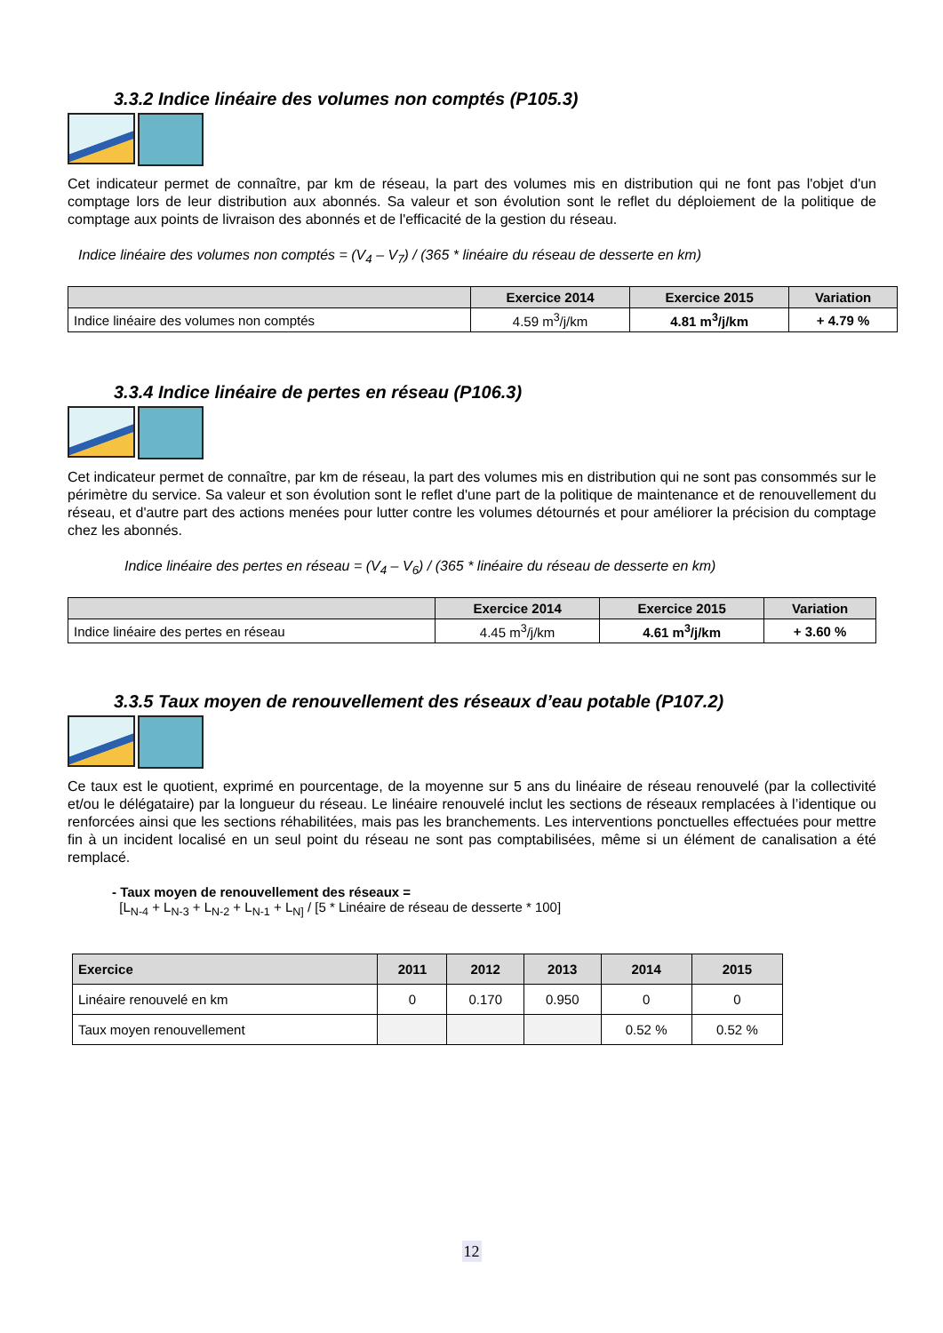3.3.2 Indice linéaire des volumes non comptés (P105.3)
Cet indicateur permet de connaître, par km de réseau, la part des volumes mis en distribution qui ne font pas l'objet d'un comptage lors de leur distribution aux abonnés. Sa valeur et son évolution sont le reflet du déploiement de la politique de comptage aux points de livraison des abonnés et de l'efficacité de la gestion du réseau.
Indice linéaire des volumes non comptés = (V<sub>4</sub> – V<sub>7</sub>) / (365 * linéaire du réseau de desserte en km)
| | Exercice 2014 | Exercice 2015 | Variation |
| --- | --- | --- | --- |
| Indice linéaire des volumes non comptés | 4.59 m<sup>3</sup>/j/km | 4.81 m<sup>3</sup>/j/km | + 4.79 % |
3.3.4 Indice linéaire de pertes en réseau (P106.3)
Cet indicateur permet de connaître, par km de réseau, la part des volumes mis en distribution qui ne sont pas consommés sur le périmètre du service. Sa valeur et son évolution sont le reflet d'une part de la politique de maintenance et de renouvellement du réseau, et d'autre part des actions menées pour lutter contre les volumes détournés et pour améliorer la précision du comptage chez les abonnés.
Indice linéaire des pertes en réseau = (V<sub>4</sub> – V<sub>6</sub>) / (365 * linéaire du réseau de desserte en km)
| | Exercice 2014 | Exercice 2015 | Variation |
| --- | --- | --- | --- |
| Indice linéaire des pertes en réseau | 4.45 m<sup>3</sup>/j/km | 4.61 m<sup>3</sup>/j/km | + 3.60 % |
3.3.5 Taux moyen de renouvellement des réseaux d’eau potable (P107.2)
Ce taux est le quotient, exprimé en pourcentage, de la moyenne sur 5 ans du linéaire de réseau renouvelé (par la collectivité et/ou le délégataire) par la longueur du réseau. Le linéaire renouvelé inclut les sections de réseaux remplacées à l’identique ou renforcées ainsi que les sections réhabilitées, mais pas les branchements. Les interventions ponctuelles effectuées pour mettre fin à un incident localisé en un seul point du réseau ne sont pas comptabilisées, même si un élément de canalisation a été remplacé.
- Taux moyen de renouvellement des réseaux =
[L<sub>N-4</sub> + L<sub>N-3</sub> + L<sub>N-2</sub> + L<sub>N-1</sub> + L<sub>N]</sub> / [5 * Linéaire de réseau de desserte * 100]
| Exercice | 2011 | 2012 | 2013 | 2014 | 2015 |
| --- | --- | --- | --- | --- | --- |
| Linéaire renouvelé en km | 0 | 0.170 | 0.950 | 0 | 0 |
| Taux moyen renouvellement | | | | 0.52 % | 0.52 % |
12